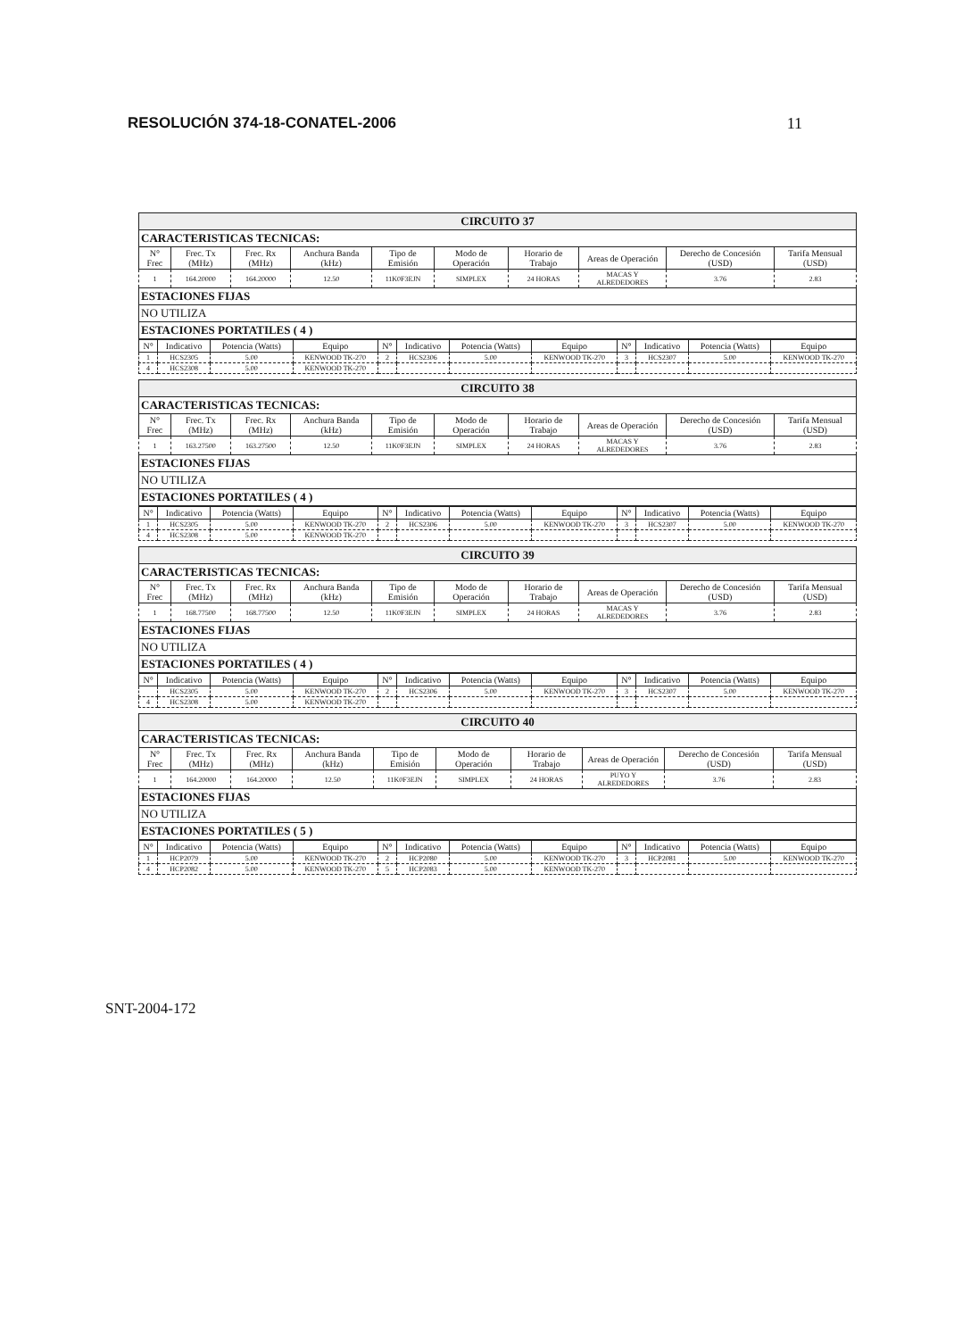RESOLUCIÓN 374-18-CONATEL-2006 11
| CIRCUITO 37 | | | | | | | | | |
| CARACTERISTICAS TECNICAS: | | | | | | | | | |
| N° Frec | Frec. Tx (MHz) | Frec. Rx (MHz) | Anchura Banda (kHz) | Tipo de Emisión | Modo de Operación | Horario de Trabajo | Areas de Operación | Derecho de Concesión (USD) | Tarifa Mensual (USD) |
| 1 | 164.20000 | 164.20000 | 12.50 | 11K0F3EJN | SIMPLEX | 24 HORAS | MACAS Y ALREDEDORES | 3.76 | 2.83 |
| ESTACIONES FIJAS | | | | | | | | | |
| NO UTILIZA | | | | | | | | | |
| ESTACIONES PORTATILES ( 4 ) | | | | | | | | | |
| N° | Indicativo | Potencia (Watts) | Equipo | N° | Indicativo | Potencia (Watts) | Equipo | N° | Indicativo | Potencia (Watts) | Equipo |
| --- | --- | --- | --- | --- | --- | --- | --- | --- | --- | --- | --- |
| 1 | HCS2305 | 5.00 | KENWOOD TK-270 | 2 | HCS2306 | 5.00 | KENWOOD TK-270 | 3 | HCS2307 | 5.00 | KENWOOD TK-270 |
| 4 | HCS2308 | 5.00 | KENWOOD TK-270 | | | | | | | | |
| CIRCUITO 38 | | | | | | | | | |
| CARACTERISTICAS TECNICAS: | | | | | | | | | |
| N° Frec | Frec. Tx (MHz) | Frec. Rx (MHz) | Anchura Banda (kHz) | Tipo de Emisión | Modo de Operación | Horario de Trabajo | Areas de Operación | Derecho de Concesión (USD) | Tarifa Mensual (USD) |
| 1 | 163.27500 | 163.27500 | 12.50 | 11K0F3EJN | SIMPLEX | 24 HORAS | MACAS Y ALREDEDORES | 3.76 | 2.83 |
| ESTACIONES FIJAS | | | | | | | | | |
| NO UTILIZA | | | | | | | | | |
| ESTACIONES PORTATILES ( 4 ) | | | | | | | | | |
| N° | Indicativo | Potencia (Watts) | Equipo | N° | Indicativo | Potencia (Watts) | Equipo | N° | Indicativo | Potencia (Watts) | Equipo |
| --- | --- | --- | --- | --- | --- | --- | --- | --- | --- | --- | --- |
| 1 | HCS2305 | 5.00 | KENWOOD TK-270 | 2 | HCS2306 | 5.00 | KENWOOD TK-270 | 3 | HCS2307 | 5.00 | KENWOOD TK-270 |
| 4 | HCS2308 | 5.00 | KENWOOD TK-270 | | | | | | | | |
| CIRCUITO 39 | | | | | | | | | |
| CARACTERISTICAS TECNICAS: | | | | | | | | | |
| N° Frec | Frec. Tx (MHz) | Frec. Rx (MHz) | Anchura Banda (kHz) | Tipo de Emisión | Modo de Operación | Horario de Trabajo | Areas de Operación | Derecho de Concesión (USD) | Tarifa Mensual (USD) |
| 1 | 168.77500 | 168.77500 | 12.50 | 11K0F3EJN | SIMPLEX | 24 HORAS | MACAS Y ALREDEDORES | 3.76 | 2.83 |
| ESTACIONES FIJAS | | | | | | | | | |
| NO UTILIZA | | | | | | | | | |
| ESTACIONES PORTATILES ( 4 ) | | | | | | | | | |
| N° | Indicativo | Potencia (Watts) | Equipo | N° | Indicativo | Potencia (Watts) | Equipo | N° | Indicativo | Potencia (Watts) | Equipo |
| --- | --- | --- | --- | --- | --- | --- | --- | --- | --- | --- | --- |
| | HCS2305 | 5.00 | KENWOOD TK-270 | 2 | HCS2306 | 5.00 | KENWOOD TK-270 | 3 | HCS2307 | 5.00 | KENWOOD TK-270 |
| 4 | HCS2308 | 5.00 | KENWOOD TK-270 | | | | | | | | |
| CIRCUITO 40 | | | | | | | | | |
| CARACTERISTICAS TECNICAS: | | | | | | | | | |
| N° Frec | Frec. Tx (MHz) | Frec. Rx (MHz) | Anchura Banda (kHz) | Tipo de Emisión | Modo de Operación | Horario de Trabajo | Areas de Operación | Derecho de Concesión (USD) | Tarifa Mensual (USD) |
| 1 | 164.20000 | 164.20000 | 12.50 | 11K0F3EJN | SIMPLEX | 24 HORAS | PUYO Y ALREDEDORES | 3.76 | 2.83 |
| ESTACIONES FIJAS | | | | | | | | | |
| NO UTILIZA | | | | | | | | | |
| ESTACIONES PORTATILES ( 5 ) | | | | | | | | | |
| N° | Indicativo | Potencia (Watts) | Equipo | N° | Indicativo | Potencia (Watts) | Equipo | N° | Indicativo | Potencia (Watts) | Equipo |
| --- | --- | --- | --- | --- | --- | --- | --- | --- | --- | --- | --- |
| 1 | HCP2079 | 5.00 | KENWOOD TK-270 | 2 | HCP2080 | 5.00 | KENWOOD TK-270 | 3 | HCP2081 | 5.00 | KENWOOD TK-270 |
| 4 | HCP2082 | 5.00 | KENWOOD TK-270 | 5 | HCP2083 | 5.00 | KENWOOD TK-270 | | | | |
SNT-2004-172